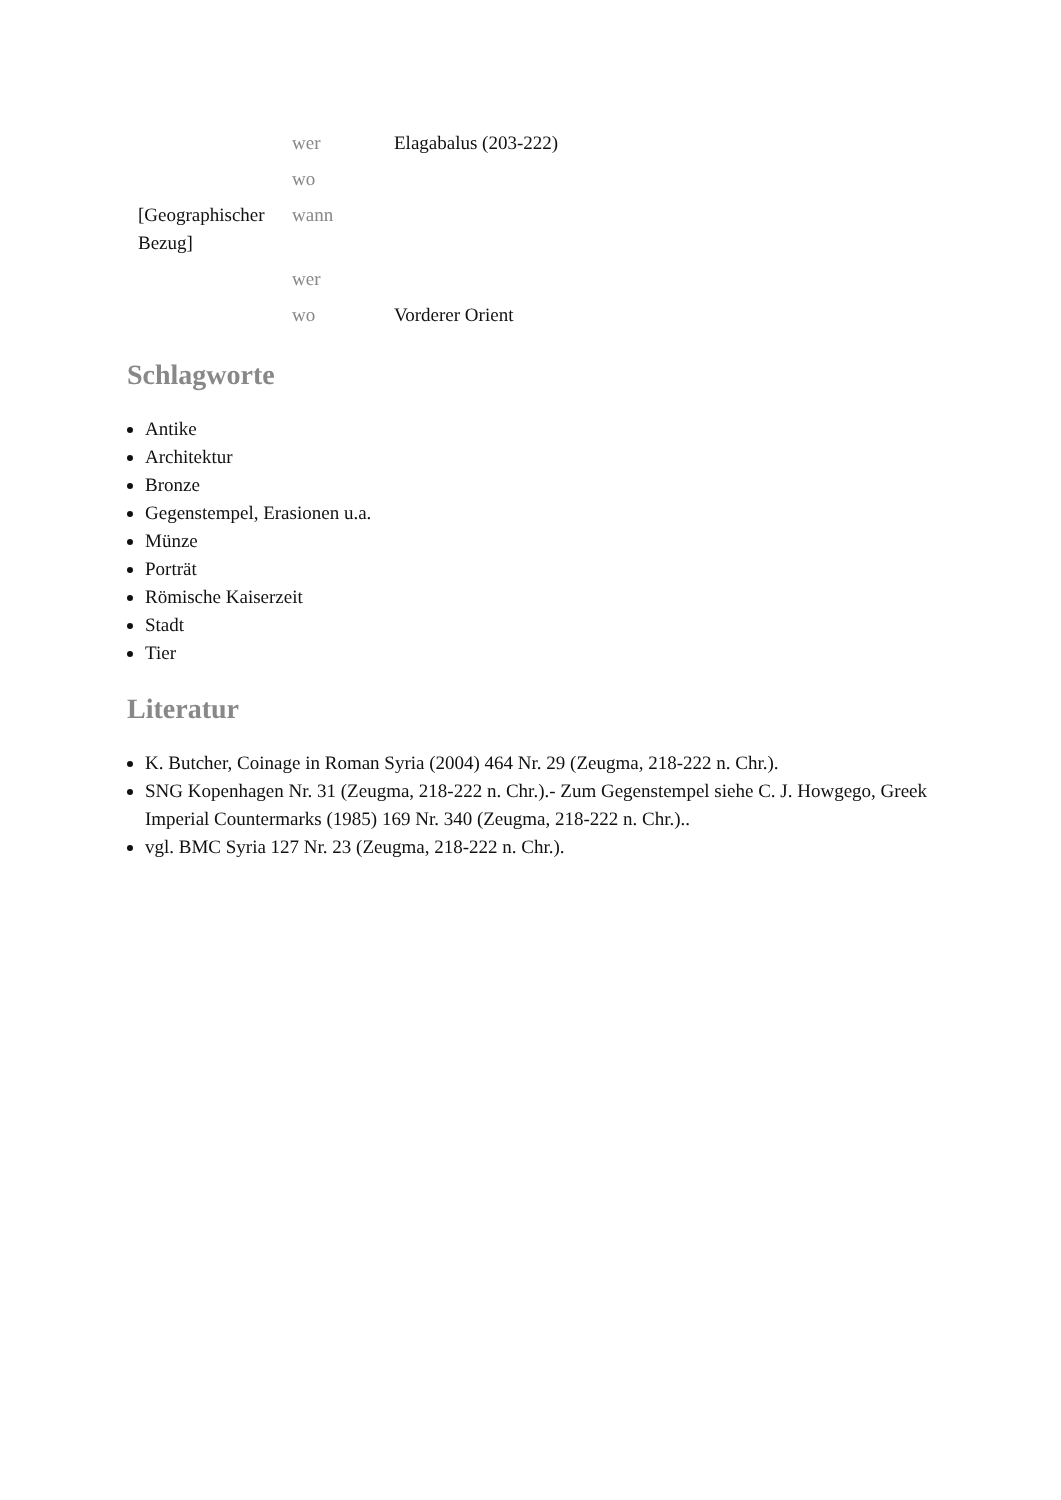| | wer | Elagabalus (203-222) |
| | wo | |
| [Geographischer Bezug] | wann | |
| | wer | |
| | wo | Vorderer Orient |
Schlagworte
Antike
Architektur
Bronze
Gegenstempel, Erasionen u.a.
Münze
Porträt
Römische Kaiserzeit
Stadt
Tier
Literatur
K. Butcher, Coinage in Roman Syria (2004) 464 Nr. 29 (Zeugma, 218-222 n. Chr.).
SNG Kopenhagen Nr. 31 (Zeugma, 218-222 n. Chr.).- Zum Gegenstempel siehe C. J. Howgego, Greek Imperial Countermarks (1985) 169 Nr. 340 (Zeugma, 218-222 n. Chr.)..
vgl. BMC Syria 127 Nr. 23 (Zeugma, 218-222 n. Chr.).